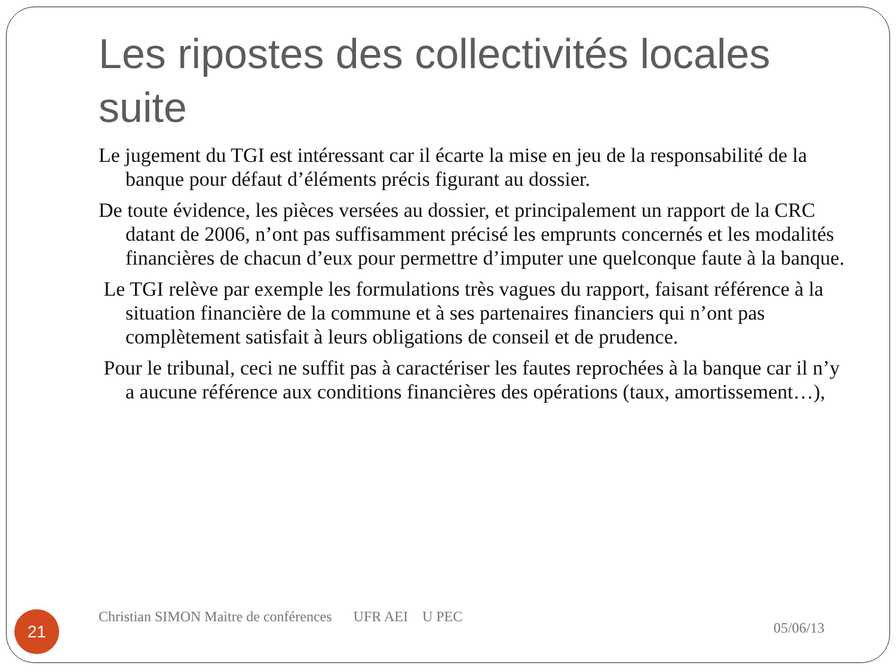Les ripostes des collectivités locales suite
Le jugement du TGI est intéressant car il écarte la mise en jeu de la responsabilité de la banque pour défaut d’éléments précis figurant au dossier.
De toute évidence, les pièces versées au dossier, et principalement un rapport de la CRC datant de 2006, n’ont pas suffisamment précisé les emprunts concernés et les modalités financières de chacun d’eux pour permettre d’imputer une quelconque faute à la banque.
Le TGI relève par exemple les formulations très vagues du rapport, faisant référence à la situation financière de la commune et à ses partenaires financiers qui n’ont pas complètement satisfait à leurs obligations de conseil et de prudence.
Pour le tribunal, ceci ne suffit pas à caractériser les fautes reprochées à la banque car il n’y a aucune référence aux conditions financières des opérations (taux, amortissement…),
21
Christian SIMON Maitre de conférences UFR AEI U PEC
05/06/13